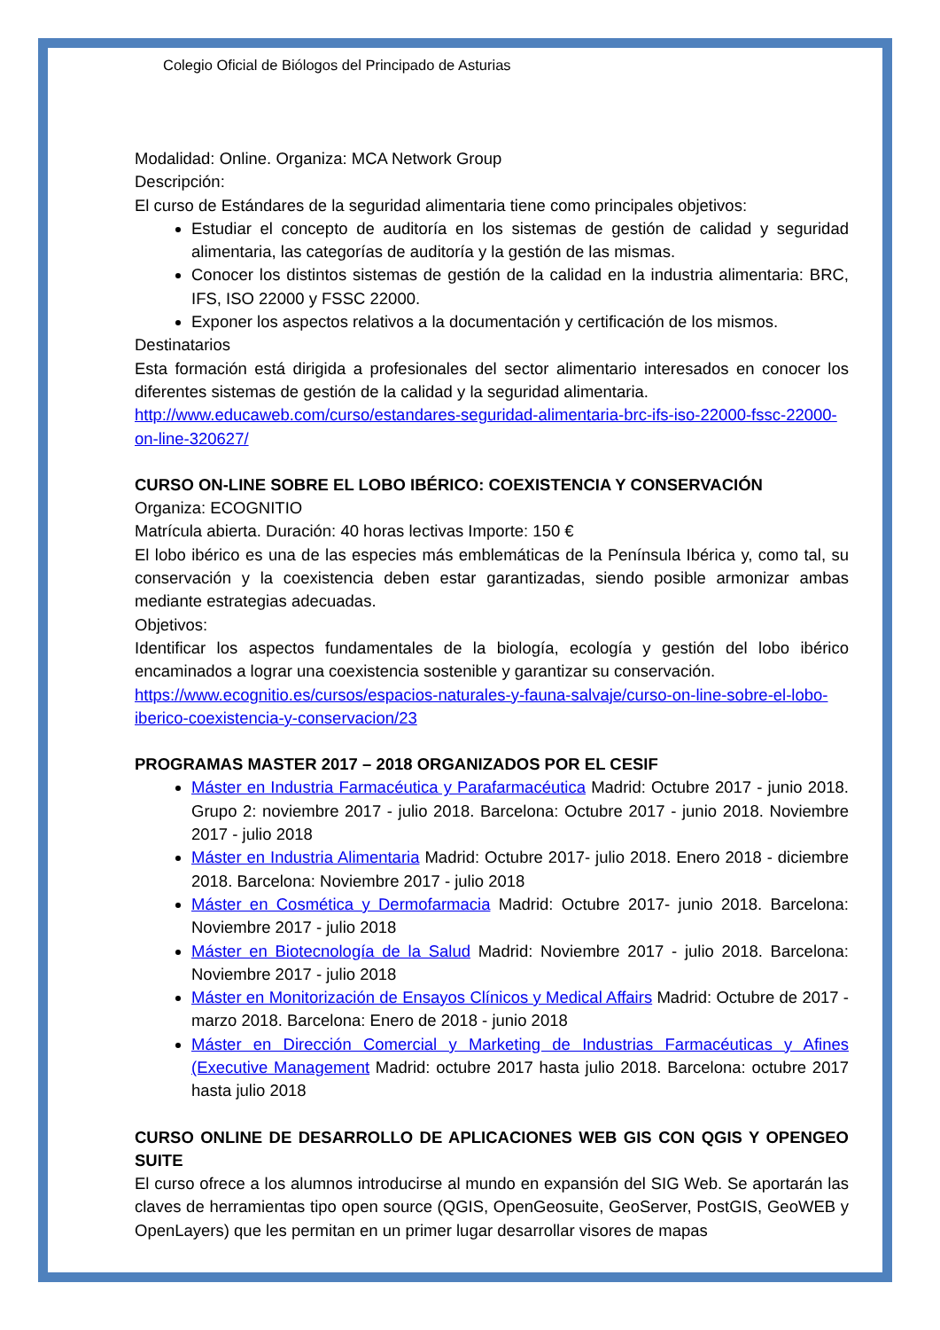Colegio Oficial de Biólogos del Principado de Asturias
Modalidad: Online. Organiza: MCA Network Group
Descripción:
El curso de Estándares de la seguridad alimentaria tiene como principales objetivos:
Estudiar el concepto de auditoría en los sistemas de gestión de calidad y seguridad alimentaria, las categorías de auditoría y la gestión de las mismas.
Conocer los distintos sistemas de gestión de la calidad en la industria alimentaria: BRC, IFS, ISO 22000 y FSSC 22000.
Exponer los aspectos relativos a la documentación y certificación de los mismos.
Destinatarios
Esta formación está dirigida a profesionales del sector alimentario interesados en conocer los diferentes sistemas de gestión de la calidad y la seguridad alimentaria.
http://www.educaweb.com/curso/estandares-seguridad-alimentaria-brc-ifs-iso-22000-fssc-22000-on-line-320627/
CURSO ON-LINE SOBRE EL LOBO IBÉRICO: COEXISTENCIA Y CONSERVACIÓN
Organiza: ECOGNITIO
Matrícula abierta. Duración: 40 horas lectivas Importe: 150 €
El lobo ibérico es una de las especies más emblemáticas de la Península Ibérica y, como tal, su conservación y la coexistencia deben estar garantizadas, siendo posible armonizar ambas mediante estrategias adecuadas.
Objetivos:
Identificar los aspectos fundamentales de la biología, ecología y gestión del lobo ibérico encaminados a lograr una coexistencia sostenible y garantizar su conservación.
https://www.ecognitio.es/cursos/espacios-naturales-y-fauna-salvaje/curso-on-line-sobre-el-lobo-iberico-coexistencia-y-conservacion/23
PROGRAMAS MASTER 2017 – 2018 ORGANIZADOS POR EL CESIF
Máster en Industria Farmacéutica y Parafarmacéutica Madrid: Octubre 2017 - junio 2018. Grupo 2: noviembre 2017 - julio 2018. Barcelona: Octubre 2017 - junio 2018. Noviembre 2017 - julio 2018
Máster en Industria Alimentaria Madrid: Octubre 2017- julio 2018. Enero 2018 - diciembre 2018. Barcelona: Noviembre 2017 - julio 2018
Máster en Cosmética y Dermofarmacia Madrid: Octubre 2017- junio 2018. Barcelona: Noviembre 2017 - julio 2018
Máster en Biotecnología de la Salud Madrid: Noviembre 2017 - julio 2018. Barcelona: Noviembre 2017 - julio 2018
Máster en Monitorización de Ensayos Clínicos y Medical Affairs Madrid: Octubre de 2017 - marzo 2018. Barcelona: Enero de 2018 - junio 2018
Máster en Dirección Comercial y Marketing de Industrias Farmacéuticas y Afines (Executive Management Madrid: octubre 2017 hasta julio 2018. Barcelona: octubre 2017 hasta julio 2018
CURSO ONLINE DE DESARROLLO DE APLICACIONES WEB GIS CON QGIS Y OPENGEO SUITE
El curso ofrece a los alumnos introducirse al mundo en expansión del SIG Web. Se aportarán las claves de herramientas tipo open source (QGIS, OpenGeosuite, GeoServer, PostGIS, GeoWEB y OpenLayers) que les permitan en un primer lugar desarrollar visores de mapas